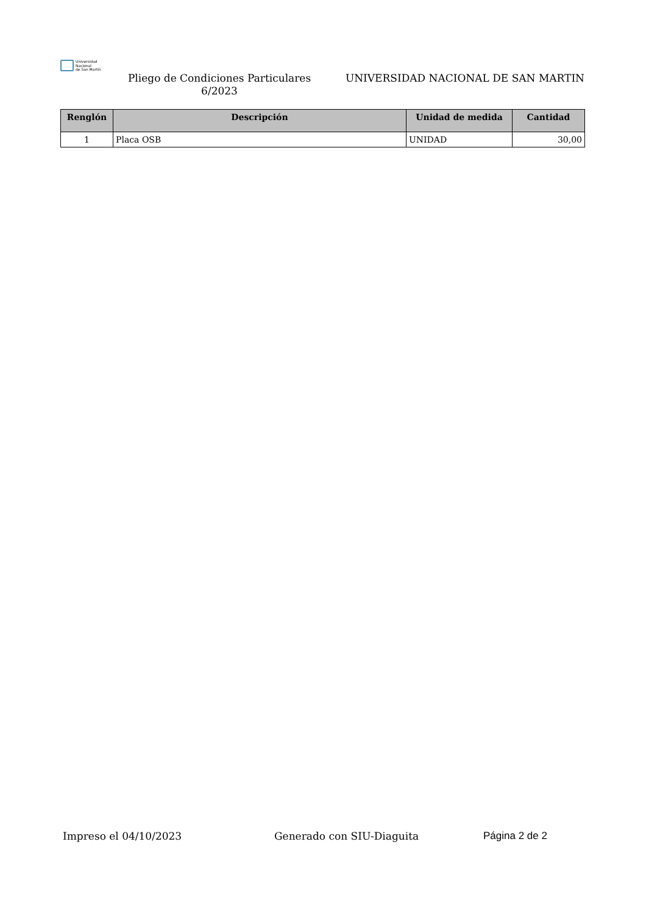Universidad
Nacional
de San Martín
Pliego de Condiciones Particulares 6/2023
UNIVERSIDAD NACIONAL DE SAN MARTIN
| Renglón | Descripción | Unidad de medida | Cantidad |
| --- | --- | --- | --- |
| 1 | Placa OSB | UNIDAD | 30,00 |
Impreso el 04/10/2023 Generado con SIU-Diaguita Página 2 de 2